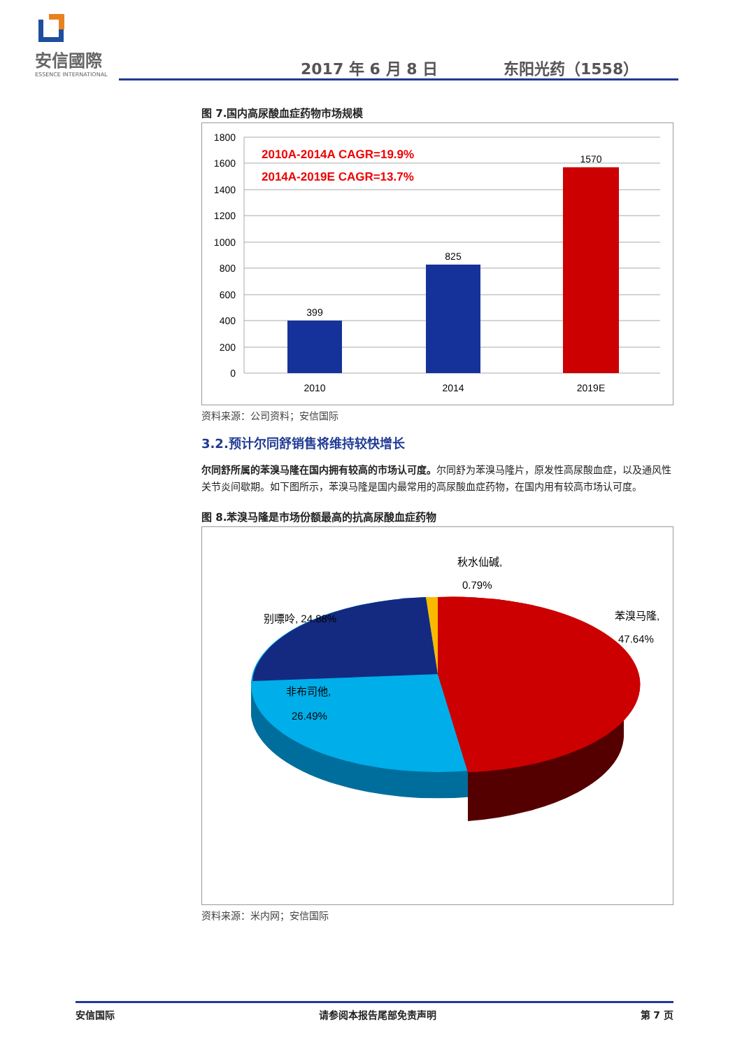安信國際
ESSENCE INTERNATIONAL
2017 年 6 月 8 日 东阳光药（1558）
图 7.国内高尿酸血症药物市场规模
1800
1600
1400
1200
1000
800
600
400
200
0
399
825
1570
2010
2014
2019E
2010A-2014A CAGR=19.9%
2014A-2019E CAGR=13.7%
资料来源：公司资料；安信国际
3.2.预计尔同舒销售将维持较快增长
尔同舒所属的苯溴马隆在国内拥有较高的市场认可度。尔同舒为苯溴马隆片，原发性高尿酸血症，以及通风性关节炎间歇期。如下图所示，苯溴马隆是国内最常用的高尿酸血症药物，在国内用有较高市场认可度。
图 8.苯溴马隆是市场份额最高的抗高尿酸血症药物
秋水仙碱,
0.79%
别嘌呤, 24.88%
苯溴马隆,
47.64%
非布司他,
26.49%
资料来源：米内网；安信国际
安信国际 请参阅本报告尾部免责声明 第 7 页